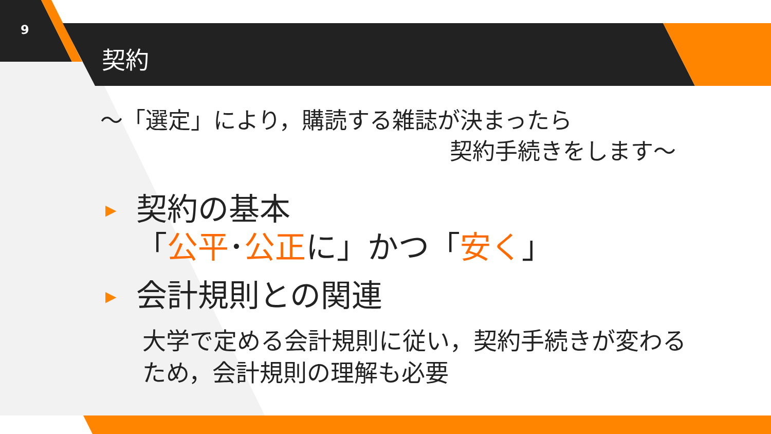9
契約
～「選定」により，購読する雑誌が決まったら
契約手続きをします～
▶
契約の基本
「公平･公正に」かつ「安く」
▶
会計規則との関連
大学で定める会計規則に従い，契約手続きが変わるため，会計規則の理解も必要